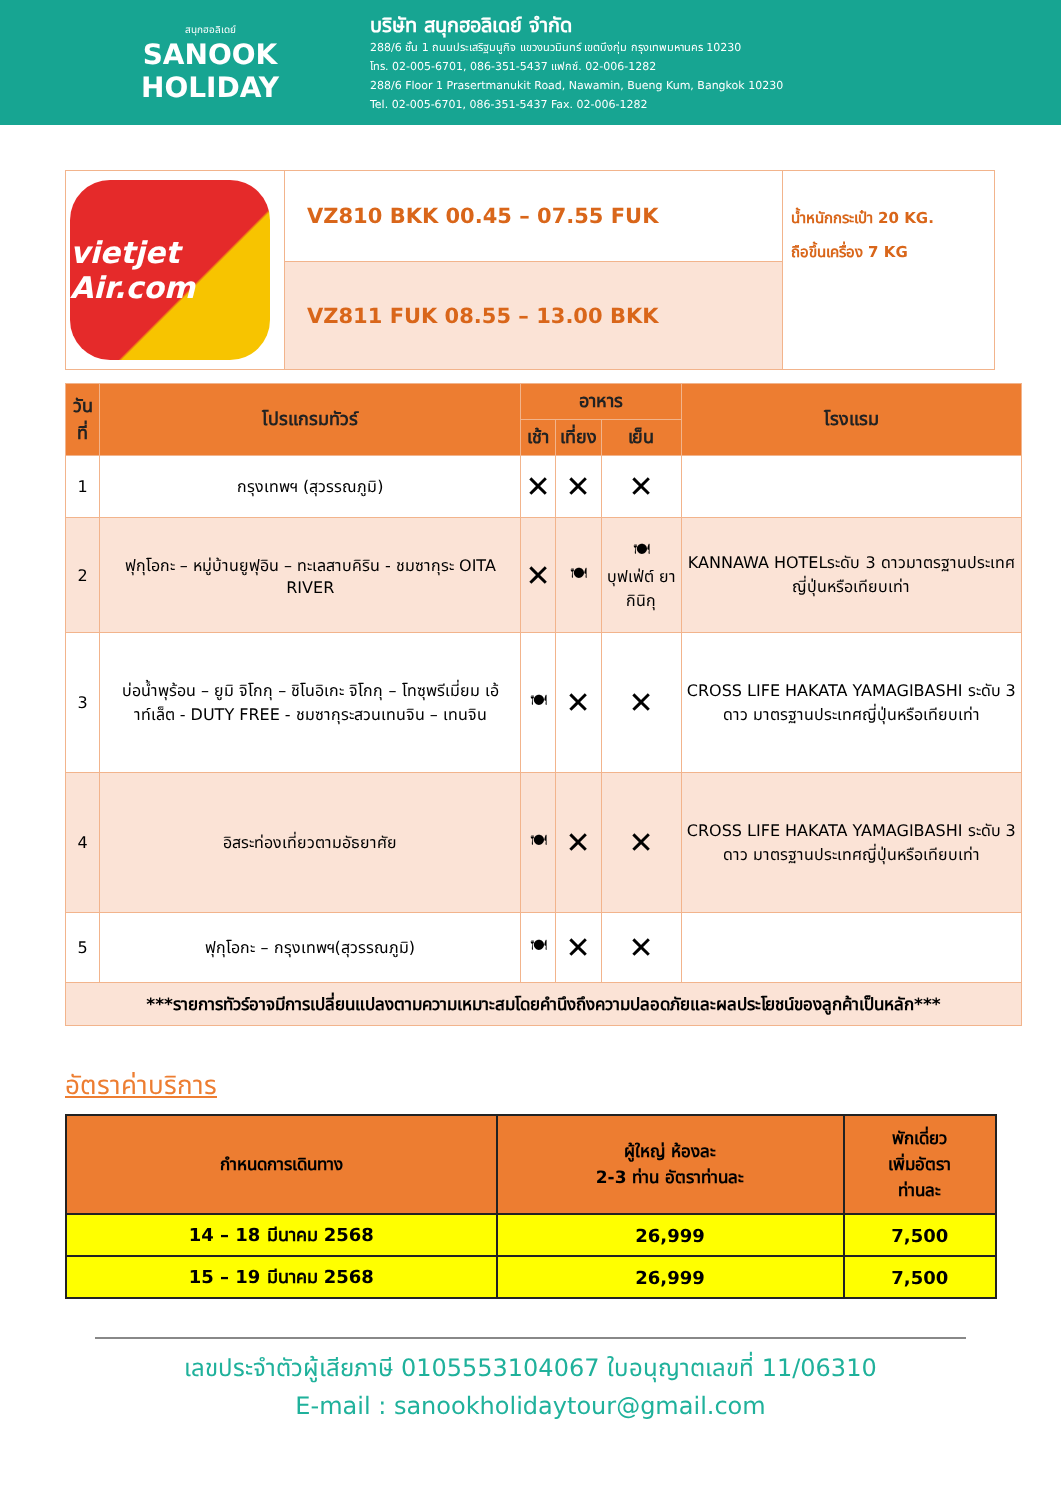สนุกฮอลิเดย์
SANOOK
HOLIDAY
บริษัท สนุกฮอลิเดย์ จำกัด
288/6 ชั้น 1 ถนนประเสริฐมนูกิจ แขวงนวมินทร์ เขตบึงกุ่ม กรุงเทพมหานคร 10230
โทร. 02-005-6701, 086-351-5437 แฟกซ์. 02-006-1282
288/6 Floor 1 Prasertmanukit Road, Nawamin, Bueng Kum, Bangkok 10230
Tel. 02-005-6701, 086-351-5437 Fax. 02-006-1282
| vietjet Air.com | VZ810 BKK 00.45 – 07.55 FUK | น้ำหนักกระเป๋า 20 KG. ถือขึ้นเครื่อง 7 KG |
| | VZ811 FUK 08.55 – 13.00 BKK | |
| วันที่ | โปรแกรมทัวร์ | อาหาร | | | โรงแรม |
| --- | --- | --- | --- | --- | --- |
| | | เช้า | เที่ยง | เย็น | |
| 1 | กรุงเทพฯ (สุวรรณภูมิ) | ✕ | ✕ | ✕ | |
| 2 | ฟุกุโอกะ – หมู่บ้านยูฟุอิน – ทะเลสาบคิริน - ชมซากุระ OITA RIVER | ✕ | 🍽 | 🍽 บุฟเฟ่ต์ ยากินิกุ | KANNAWA HOTELระดับ 3 ดาวมาตรฐานประเทศญี่ปุ่นหรือเทียบเท่า |
| 3 | บ่อน้ำพุร้อน – ยูมิ จิโกกุ – ชิโนอิเกะ จิโกกุ – โทซุพรีเมี่ยม เอ้าท์เล็ต - DUTY FREE - ชมซากุระสวนเทนจิน – เทนจิน | 🍽 | ✕ | ✕ | CROSS LIFE HAKATA YAMAGIBASHI ระดับ 3 ดาว มาตรฐานประเทศญี่ปุ่นหรือเทียบเท่า |
| 4 | อิสระท่องเที่ยวตามอัธยาศัย | 🍽 | ✕ | ✕ | CROSS LIFE HAKATA YAMAGIBASHI ระดับ 3 ดาว มาตรฐานประเทศญี่ปุ่นหรือเทียบเท่า |
| 5 | ฟุกุโอกะ – กรุงเทพฯ(สุวรรณภูมิ) | 🍽 | ✕ | ✕ | |
| ***รายการทัวร์อาจมีการเปลี่ยนแปลงตามความเหมาะสมโดยคำนึงถึงความปลอดภัยและผลประโยชน์ของลูกค้าเป็นหลัก*** | | | | | |
อัตราค่าบริการ
| กำหนดการเดินทาง | ผู้ใหญ่ ห้องละ 2-3 ท่าน อัตราท่านละ | พักเดี่ยว เพิ่มอัตรา ท่านละ |
| --- | --- | --- |
| 14 – 18 มีนาคม 2568 | 26,999 | 7,500 |
| 15 – 19 มีนาคม 2568 | 26,999 | 7,500 |
เลขประจำตัวผู้เสียภาษี 0105553104067 ใบอนุญาตเลขที่ 11/06310
E-mail : sanookholidaytour@gmail.com